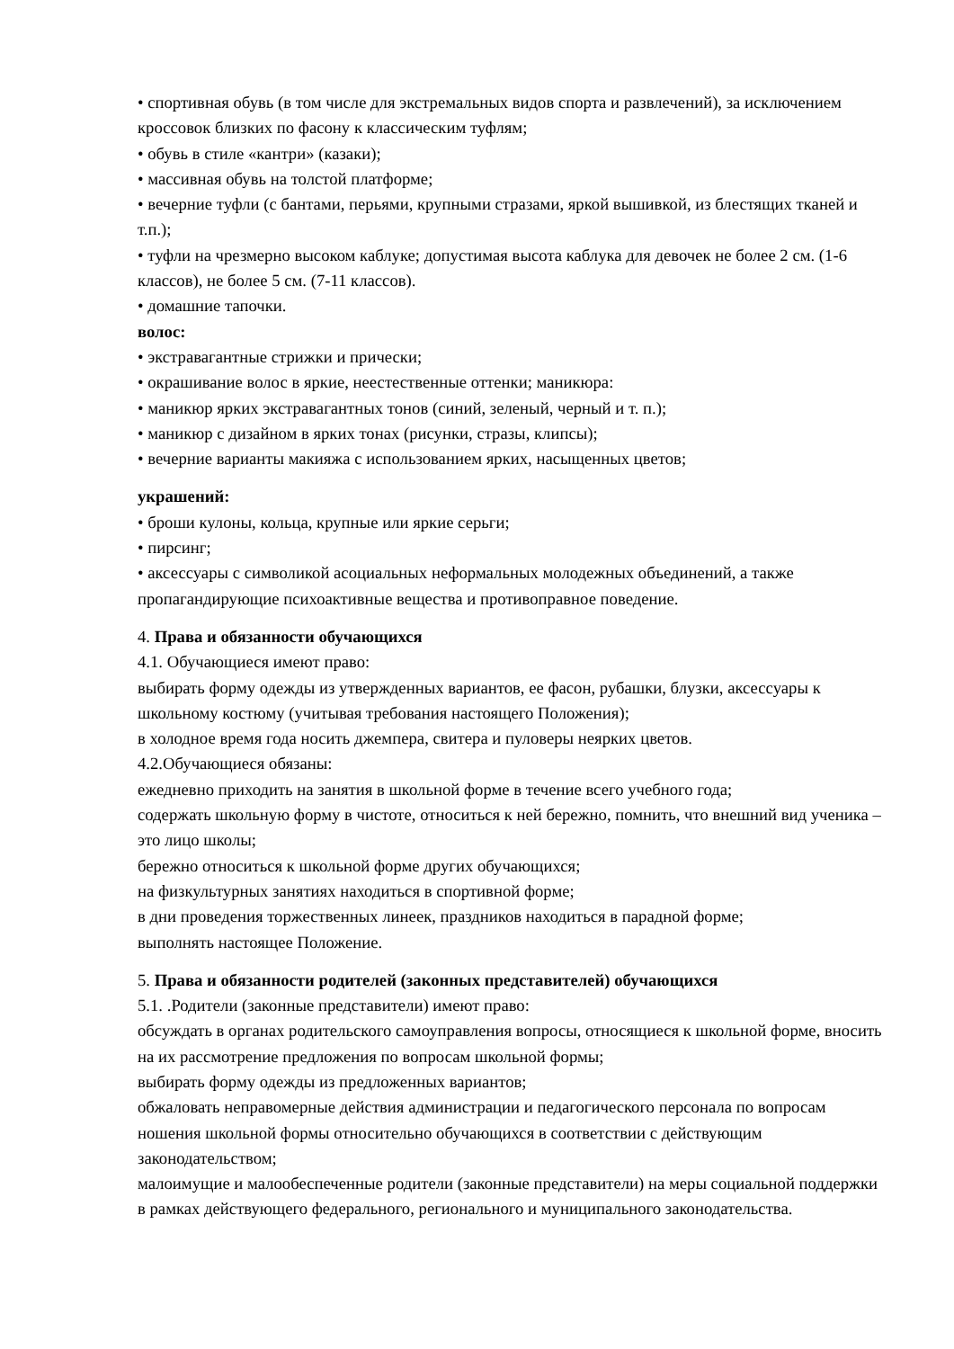• спортивная обувь (в том числе для экстремальных видов спорта и развлечений), за исключением кроссовок близких по фасону к классическим туфлям;
• обувь в стиле «кантри» (казаки);
• массивная обувь на толстой платформе;
• вечерние туфли (с бантами, перьями, крупными стразами, яркой вышивкой, из блестящих тканей и т.п.);
• туфли на чрезмерно высоком каблуке; допустимая высота каблука для девочек не более 2 см. (1-6 классов), не более 5 см. (7-11 классов).
• домашние тапочки.
волос:
• экстравагантные стрижки и прически;
• окрашивание волос в яркие, неестественные оттенки; маникюра:
• маникюр ярких экстравагантных тонов (синий, зеленый, черный и т. п.);
• маникюр с дизайном в ярких тонах (рисунки, стразы, клипсы);
• вечерние варианты макияжа с использованием ярких, насыщенных цветов;
украшений:
• броши кулоны, кольца, крупные или яркие серьги;
• пирсинг;
• аксессуары с символикой асоциальных неформальных молодежных объединений, а также пропагандирующие психоактивные вещества и противоправное поведение.
4. Права и обязанности обучающихся
4.1. Обучающиеся имеют право:
выбирать форму одежды из утвержденных вариантов, ее фасон, рубашки, блузки, аксессуары к школьному костюму (учитывая требования настоящего Положения);
в холодное время года носить джемпера, свитера и пуловеры неярких цветов.
4.2.Обучающиеся обязаны:
ежедневно приходить на занятия в школьной форме в течение всего учебного года;
содержать школьную форму в чистоте, относиться к ней бережно, помнить, что внешний вид ученика – это лицо школы;
бережно относиться к школьной форме других обучающихся;
на физкультурных занятиях находиться в спортивной форме;
в дни проведения торжественных линеек, праздников находиться в парадной форме;
выполнять настоящее Положение.
5. Права и обязанности родителей (законных представителей) обучающихся
5.1. .Родители (законные представители) имеют право:
обсуждать в органах родительского самоуправления вопросы, относящиеся к школьной форме, вносить на их рассмотрение предложения по вопросам школьной формы;
выбирать форму одежды из предложенных вариантов;
обжаловать неправомерные действия администрации и педагогического персонала по вопросам ношения школьной формы относительно обучающихся в соответствии с действующим законодательством;
малоимущие и малообеспеченные родители (законные представители) на меры социальной поддержки в рамках действующего федерального, регионального и муниципального законодательства.